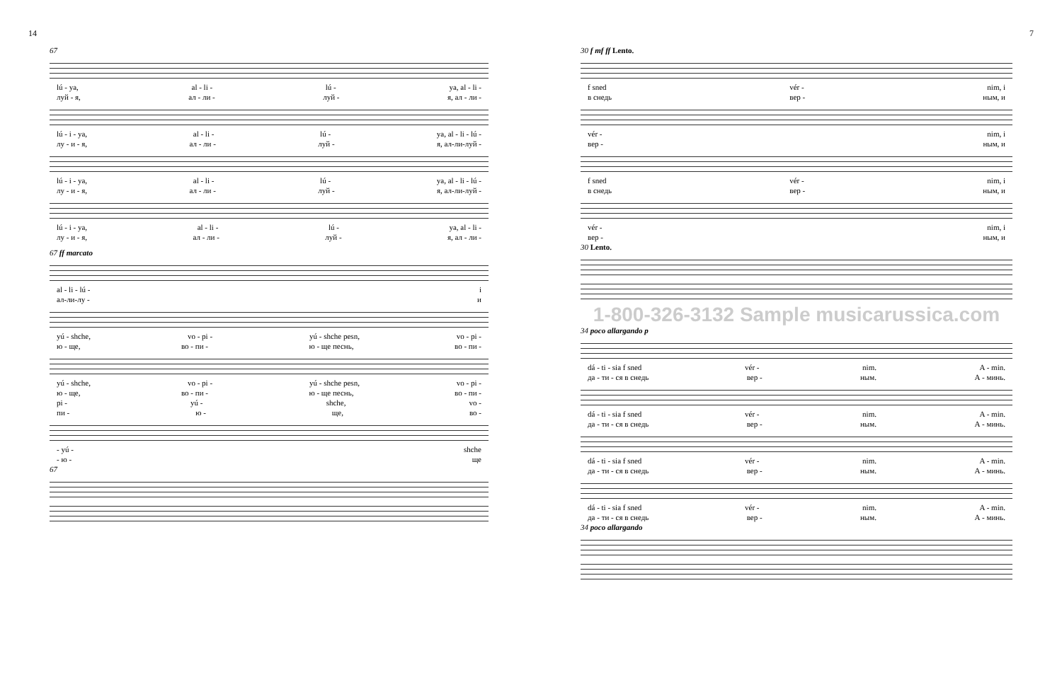14
67
lú - ya, al - li - lú - ya, al - li -
луй - я, ал - ли - луй - я, ал - ли -
lú - i - ya, al - li - lú - ya, al - li - lú -
лу - и - я, ал - ли - луй - я, ал-ли-луй -
lú - i - ya, al - li - lú - ya, al - li - lú -
лу - и - я, ал - ли - луй - я, ал-ли-луй -
lú - i - ya, al - li - lú - ya, al - li -
лу - и - я, ал - ли - луй - я, ал - ли -
67 ff marcato
al - li - lú - i
ал-ли-лу - и
yú - shche, vo - pi - yú - shche pesn, vo - pi -
ю - ще, во - пи - ю - ще песнь, во - пи -
yú - shche, vo - pi - yú - shche pesn, vo - pi -
ю - ще, во - пи - ю - ще песнь, во - пи -
pi - yú - shche, vo -
пи - ю - ще, во -
- yú - shche
- ю - ще
67
7
30 f mf ff Lento.
f sned vér - nim, i
в снедь вер - ным, и
vér - nim, i
вер - ным, и
f sned vér - nim, i
в снедь вер - ным, и
vér - nim, i
вер - ным, и
30 Lento.
1-800-326-3132 Sample musicarussica.com
34 poco allargando p
dá - ti - sia f sned vér - nim. A - min.
да - ти - ся в снедь вер - ным. А - минь.
dá - ti - sia f sned vér - nim. A - min.
да - ти - ся в снедь вер - ным. А - минь.
dá - ti - sia f sned vér - nim. A - min.
да - ти - ся в снедь вер - ным. А - минь.
dá - ti - sia f sned vér - nim. A - min.
да - ти - ся в снедь вер - ным. А - минь.
34 poco allargando